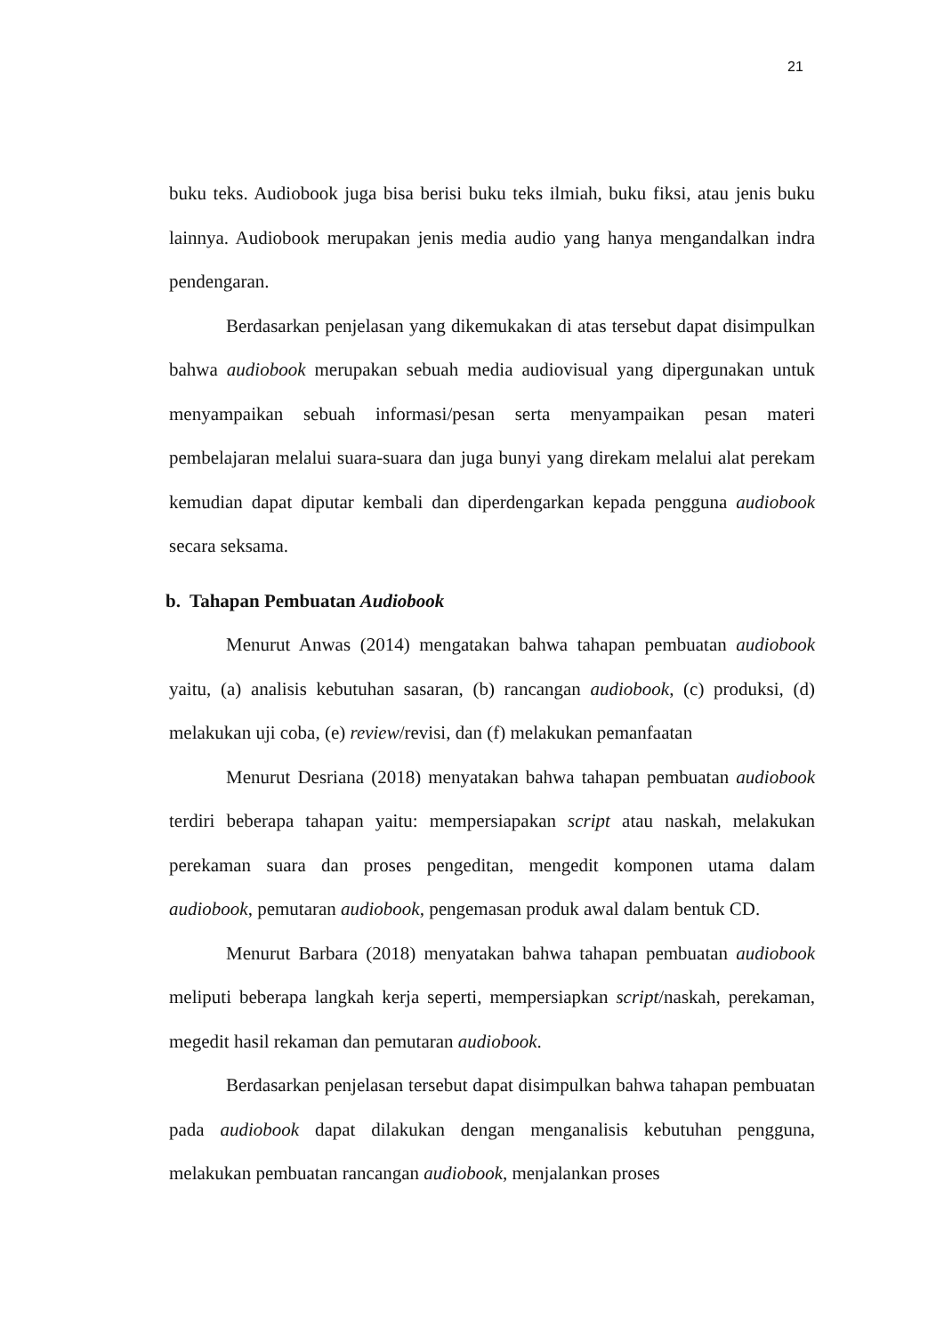21
buku teks. Audiobook juga bisa berisi buku teks ilmiah, buku fiksi, atau jenis buku lainnya. Audiobook merupakan jenis media audio yang hanya mengandalkan indra pendengaran.
Berdasarkan penjelasan yang dikemukakan di atas tersebut dapat disimpulkan bahwa audiobook merupakan sebuah media audiovisual yang dipergunakan untuk menyampaikan sebuah informasi/pesan serta menyampaikan pesan materi pembelajaran melalui suara-suara dan juga bunyi yang direkam melalui alat perekam kemudian dapat diputar kembali dan diperdengarkan kepada pengguna audiobook secara seksama.
b. Tahapan Pembuatan Audiobook
Menurut Anwas (2014) mengatakan bahwa tahapan pembuatan audiobook yaitu, (a) analisis kebutuhan sasaran, (b) rancangan audiobook, (c) produksi, (d) melakukan uji coba, (e) review/revisi, dan (f) melakukan pemanfaatan
Menurut Desriana (2018) menyatakan bahwa tahapan pembuatan audiobook terdiri beberapa tahapan yaitu: mempersiapakan script atau naskah, melakukan perekaman suara dan proses pengeditan, mengedit komponen utama dalam audiobook, pemutaran audiobook, pengemasan produk awal dalam bentuk CD.
Menurut Barbara (2018) menyatakan bahwa tahapan pembuatan audiobook meliputi beberapa langkah kerja seperti, mempersiapkan script/naskah, perekaman, megedit hasil rekaman dan pemutaran audiobook.
Berdasarkan penjelasan tersebut dapat disimpulkan bahwa tahapan pembuatan pada audiobook dapat dilakukan dengan menganalisis kebutuhan pengguna, melakukan pembuatan rancangan audiobook, menjalankan proses